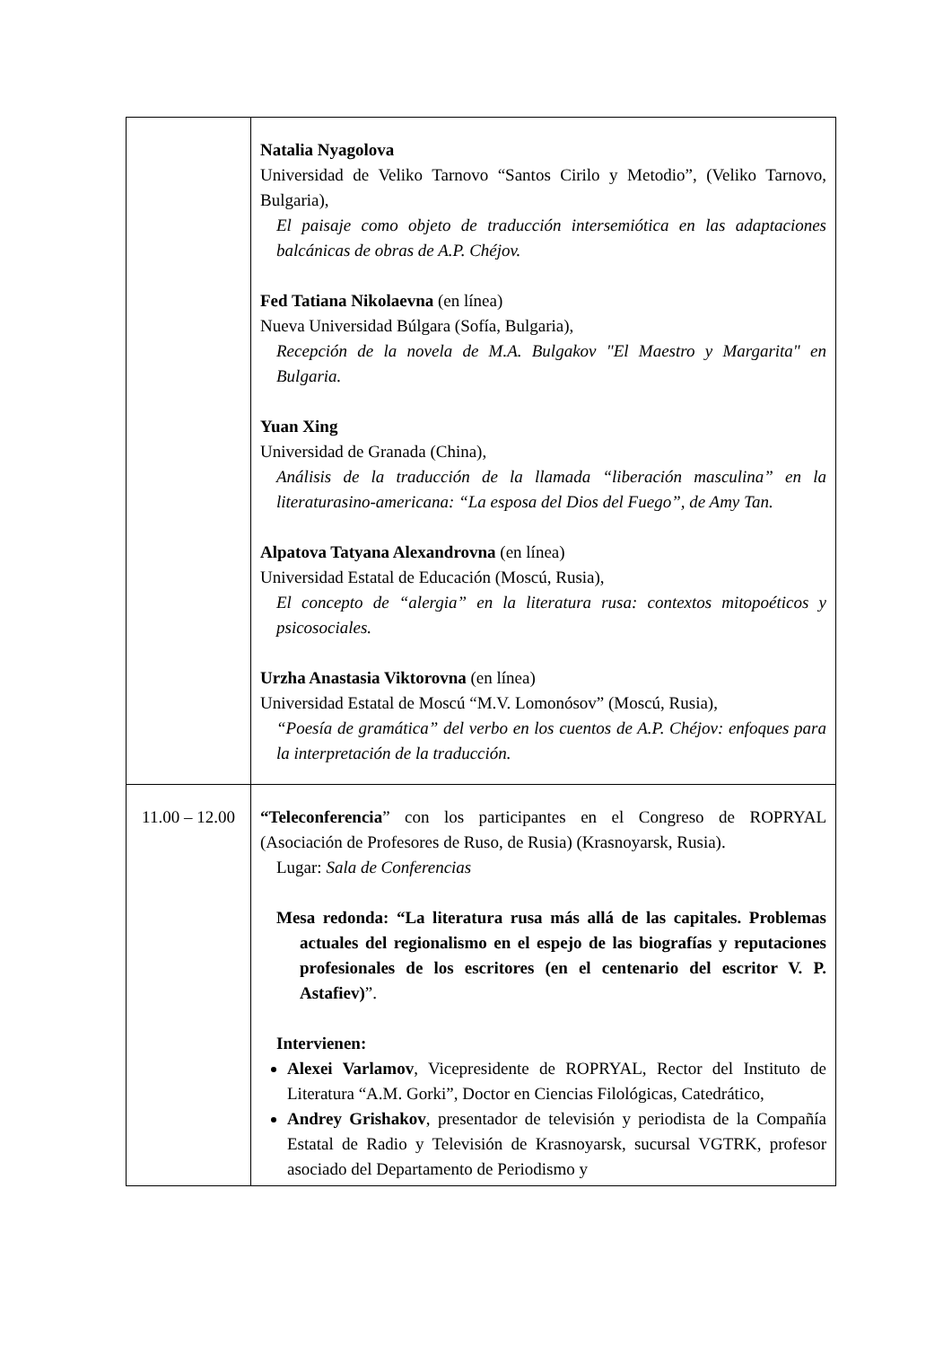| | Natalia Nyagolova Universidad de Veliko Tarnovo “Santos Cirilo y Metodio”, (Veliko Tarnovo, Bulgaria), El paisaje como objeto de traducción intersemiótica en las adaptaciones balcánicas de obras de A.P. Chéjov. Fed Tatiana Nikolaevna (en línea) Nueva Universidad Búlgara (Sofía, Bulgaria), Recepción de la novela de M.A. Bulgakov "El Maestro y Margarita" en Bulgaria. Yuan Xing Universidad de Granada (China), Análisis de la traducción de la llamada “liberación masculina” en la literaturasino-americana: “La esposa del Dios del Fuego”, de Amy Tan. Alpatova Tatyana Alexandrovna (en línea) Universidad Estatal de Educación (Moscú, Rusia), El concepto de “alergia” en la literatura rusa: contextos mitopoéticos y psicosociales. Urzha Anastasia Viktorovna (en línea) Universidad Estatal de Moscú “M.V. Lomonósov” (Moscú, Rusia), “Poesía de gramática” del verbo en los cuentos de A.P. Chéjov: enfoques para la interpretación de la traducción. |
| 11.00 – 12.00 | “Teleconferencia ” con los participantes en el Congreso de ROPRYAL (Asociación de Profesores de Ruso, de Rusia) (Krasnoyarsk, Rusia). Lugar: Sala de Conferencias Mesa redonda: “La literatura rusa más allá de las capitales. Problemas actuales del regionalismo en el espejo de las biografías y reputaciones profesionales de los escritores (en el centenario del escritor V. P. Astafiev) ”. Intervienen: Alexei Varlamov , Vicepresidente de ROPRYAL, Rector del Instituto de Literatura “A.M. Gorki”, Doctor en Ciencias Filológicas, Catedrático, Andrey Grishakov , presentador de televisión y periodista de la Compañía Estatal de Radio y Televisión de Krasnoyarsk, sucursal VGTRK, profesor asociado del Departamento de Periodismo y |